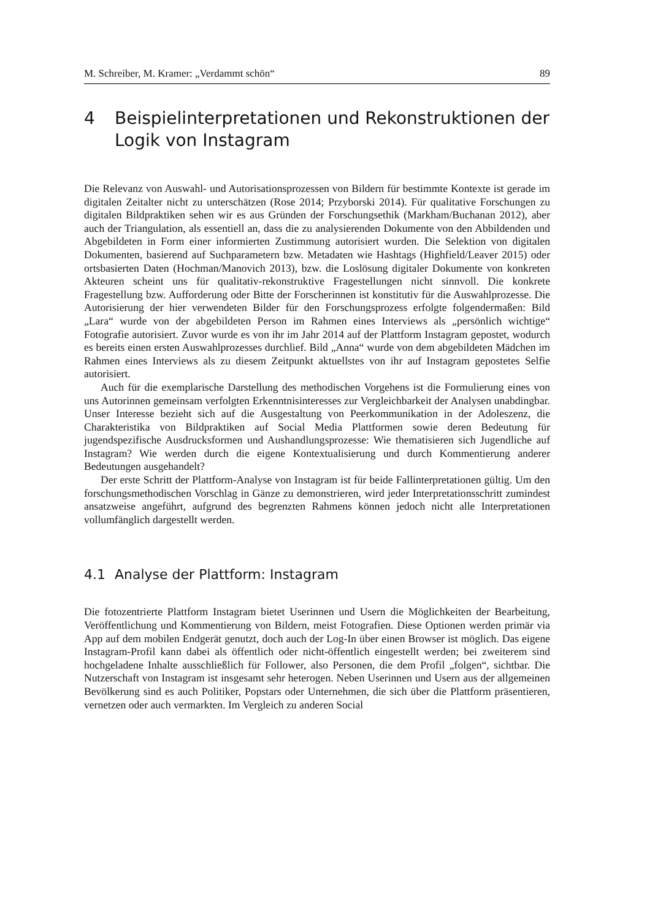M. Schreiber, M. Kramer: „Verdammt schön“ 89
4 Beispielinterpretationen und Rekonstruktionen der Logik von Instagram
Die Relevanz von Auswahl- und Autorisationsprozessen von Bildern für bestimmte Kontexte ist gerade im digitalen Zeitalter nicht zu unterschätzen (Rose 2014; Przyborski 2014). Für qualitative Forschungen zu digitalen Bildpraktiken sehen wir es aus Gründen der Forschungsethik (Markham/Buchanan 2012), aber auch der Triangulation, als essentiell an, dass die zu analysierenden Dokumente von den Abbildenden und Abgebildeten in Form einer informierten Zustimmung autorisiert wurden. Die Selektion von digitalen Dokumenten, basierend auf Suchparametern bzw. Metadaten wie Hashtags (Highfield/Leaver 2015) oder ortsbasierten Daten (Hochman/Manovich 2013), bzw. die Loslösung digitaler Dokumente von konkreten Akteuren scheint uns für qualitativ-rekonstruktive Fragestellungen nicht sinnvoll. Die konkrete Fragestellung bzw. Aufforderung oder Bitte der Forscherinnen ist konstitutiv für die Auswahlprozesse. Die Autorisierung der hier verwendeten Bilder für den Forschungsprozess erfolgte folgendermaßen: Bild „Lara“ wurde von der abgebildeten Person im Rahmen eines Interviews als „persönlich wichtige“ Fotografie autorisiert. Zuvor wurde es von ihr im Jahr 2014 auf der Plattform Instagram gepostet, wodurch es bereits einen ersten Auswahlprozesses durchlief. Bild „Anna“ wurde von dem abgebildeten Mädchen im Rahmen eines Interviews als zu diesem Zeitpunkt aktuellstes von ihr auf Instagram gepostetes Selfie autorisiert.
Auch für die exemplarische Darstellung des methodischen Vorgehens ist die Formulierung eines von uns Autorinnen gemeinsam verfolgten Erkenntnisinteresses zur Vergleichbarkeit der Analysen unabdingbar. Unser Interesse bezieht sich auf die Ausgestaltung von Peerkommunikation in der Adoleszenz, die Charakteristika von Bildpraktiken auf Social Media Plattformen sowie deren Bedeutung für jugendspezifische Ausdrucksformen und Aushandlungsprozesse: Wie thematisieren sich Jugendliche auf Instagram? Wie werden durch die eigene Kontextualisierung und durch Kommentierung anderer Bedeutungen ausgehandelt?
Der erste Schritt der Plattform-Analyse von Instagram ist für beide Fallinterpretationen gültig. Um den forschungsmethodischen Vorschlag in Gänze zu demonstrieren, wird jeder Interpretationsschritt zumindest ansatzweise angeführt, aufgrund des begrenzten Rahmens können jedoch nicht alle Interpretationen vollumfänglich dargestellt werden.
4.1 Analyse der Plattform: Instagram
Die fotozentrierte Plattform Instagram bietet Userinnen und Usern die Möglichkeiten der Bearbeitung, Veröffentlichung und Kommentierung von Bildern, meist Fotografien. Diese Optionen werden primär via App auf dem mobilen Endgerät genutzt, doch auch der Log-In über einen Browser ist möglich. Das eigene Instagram-Profil kann dabei als öffentlich oder nicht-öffentlich eingestellt werden; bei zweiterem sind hochgeladene Inhalte ausschließlich für Follower, also Personen, die dem Profil „folgen“, sichtbar. Die Nutzerschaft von Instagram ist insgesamt sehr heterogen. Neben Userinnen und Usern aus der allgemeinen Bevölkerung sind es auch Politiker, Popstars oder Unternehmen, die sich über die Plattform präsentieren, vernetzen oder auch vermarkten. Im Vergleich zu anderen Social